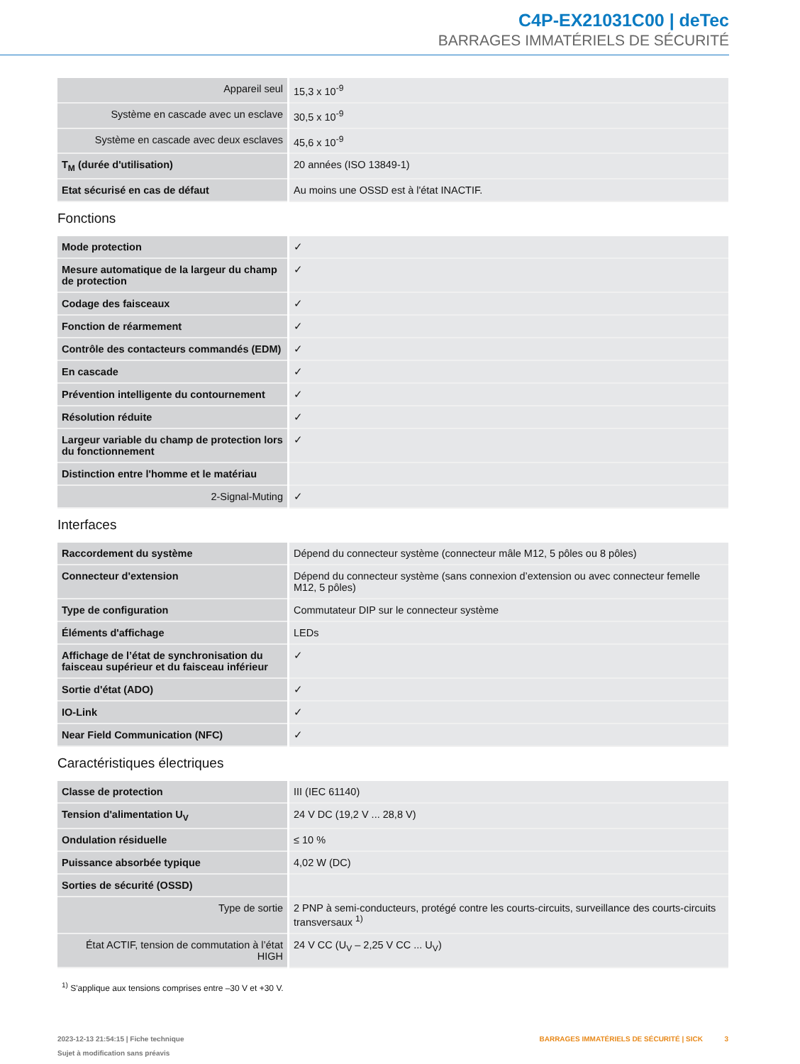C4P-EX21031C00 | deTec
BARRAGES IMMATÉRIELS DE SÉCURITÉ
| Appareil seul | 15,3 x 10<sup>-9</sup> |
| Système en cascade avec un esclave | 30,5 x 10<sup>-9</sup> |
| Système en cascade avec deux esclaves | 45,6 x 10<sup>-9</sup> |
| T<sub>M</sub> (durée d'utilisation) | 20 années (ISO 13849-1) |
| Etat sécurisé en cas de défaut | Au moins une OSSD est à l'état INACTIF. |
Fonctions
| Mode protection | ✓ |
| Mesure automatique de la largeur du champ de protection | ✓ |
| Codage des faisceaux | ✓ |
| Fonction de réarmement | ✓ |
| Contrôle des contacteurs commandés (EDM) | ✓ |
| En cascade | ✓ |
| Prévention intelligente du contournement | ✓ |
| Résolution réduite | ✓ |
| Largeur variable du champ de protection lors du fonctionnement | ✓ |
| Distinction entre l'homme et le matériau | |
| 2-Signal-Muting | ✓ |
Interfaces
| Raccordement du système | Dépend du connecteur système (connecteur mâle M12, 5 pôles ou 8 pôles) |
| Connecteur d'extension | Dépend du connecteur système (sans connexion d’extension ou avec connecteur femelle M12, 5 pôles) |
| Type de configuration | Commutateur DIP sur le connecteur système |
| Éléments d'affichage | LEDs |
| Affichage de l’état de synchronisation du faisceau supérieur et du faisceau inférieur | ✓ |
| Sortie d'état (ADO) | ✓ |
| IO-Link | ✓ |
| Near Field Communication (NFC) | ✓ |
Caractéristiques électriques
| Classe de protection | III (IEC 61140) |
| Tension d'alimentation U<sub>V</sub> | 24 V DC (19,2 V ... 28,8 V) |
| Ondulation résiduelle | ≤ 10 % |
| Puissance absorbée typique | 4,02 W (DC) |
| Sorties de sécurité (OSSD) | |
| Type de sortie | 2 PNP à semi-conducteurs, protégé contre les courts-circuits, surveillance des courts-circuits transversaux <sup>1)</sup> |
| État ACTIF, tension de commutation à l’état HIGH | 24 V CC (U<sub>V</sub> – 2,25 V CC ... U<sub>V</sub>) |
<sup>1)</sup> S'applique aux tensions comprises entre –30 V et +30 V.
2023-12-13 21:54:15 | Fiche technique
Sujet à modification sans préavis
BARRAGES IMMATÉRIELS DE SÉCURITÉ | SICK 3